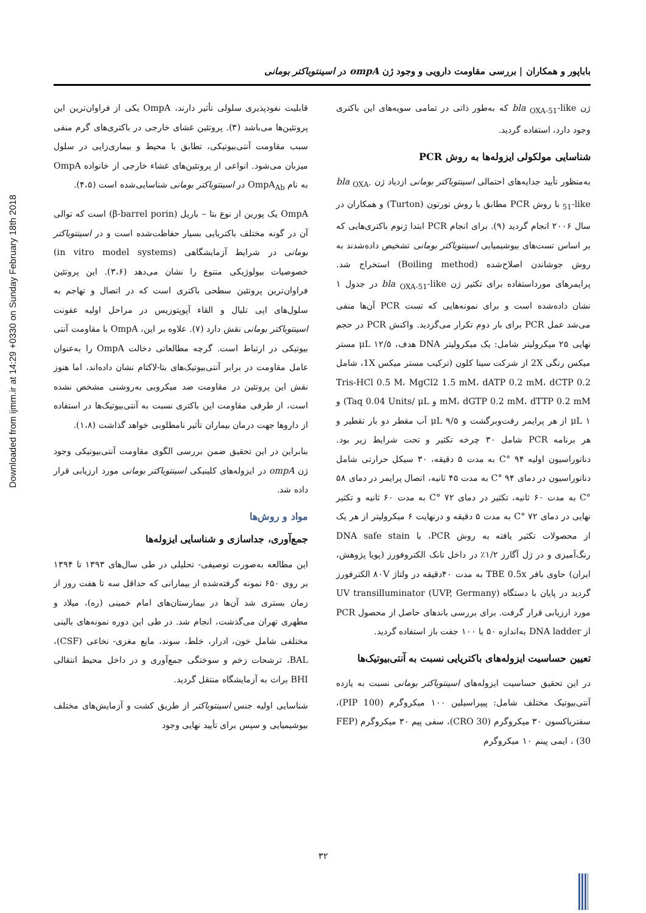Downloaded from ijmm.ir at 14:29 +0330 on Sunday February 18th 2018
باباپور و همکاران | بررسی مقاومت دارویی و وجود ژن ompA در اسینتوباکتر بومانی
قابلیت نفوذپذیری سلولی تأثیر دارند، OmpA یکی از فراوان‌ترین این پروتئین‌ها می‌باشد (۳). پروتئین غشای خارجی در باکتری‌های گرم منفی سبب مقاومت آنتی‌بیوتیکی، تطابق با محیط و بیماری‌زایی در سلول میزبان می‌شود. انواعی از پروتئین‌های غشاء خارجی از خانواده OmpA به نام OmpA<sub>Ab</sub> در اسینتوباکتر بومانی شناسایی‌شده است (۴،۵).
OmpA یک پورین از نوع بتا – باریل (β-barrel porin) است که توالی آن در گونه مختلف باکتریایی بسیار حفاظت‌شده است و در اسینتوباکتر بومانی در شرایط آزمایشگاهی (in vitro model systems) خصوصیات بیولوژیکی متنوع را نشان می‌دهد (۳،۶). این پروتئین فراوان‌ترین پروتئین سطحی باکتری است که در اتصال و تهاجم به سلول‌های اپی تلیال و القاء آپوپتوزیس در مراحل اولیه عفونت اسینتوباکتر بومانی نقش دارد (۷). علاوه بر این، OmpA با مقاومت آنتی بیوتیکی در ارتباط است. گرچه مطالعاتی دخالت OmpA را به‌عنوان عامل مقاومت در برابر آنتی‌بیوتیک‌های بتا-لاکتام نشان داده‌اند، اما هنوز نقش این پروتئین در مقاومت ضد میکروبی به‌روشنی مشخص نشده است، از طرفی مقاومت این باکتری نسبت به آنتی‌بیوتیک‌ها در استفاده از داروها جهت درمان بیماران تأثیر نامطلوبی خواهد گذاشت (۱،۸).
بنابراین در این تحقیق ضمن بررسی الگوی مقاومت آنتی‌بیوتیکی وجود ژن ompA در ایزوله‌های کلینیکی اسینتوباکتر بومانی مورد ارزیابی قرار داده شد.
مواد و روش‌ها
جمع‌آوری، جداسازی و شناسایی ایزوله‌ها
این مطالعه به‌صورت توصیفی- تحلیلی در طی سال‌های ۱۳۹۳ تا ۱۳۹۴ بر روی ۶۵۰ نمونه گرفته‌شده از بیمارانی که حداقل سه تا هفت روز از زمان بستری شد آن‌ها در بیمارستان‌های امام خمینی (ره)، میلاد و مطهری تهران می‌گذشت، انجام شد. در طی این دوره نمونه‌های بالینی مختلفی شامل خون، ادرار، خلط، سوند، مایع مغزی- نخاعی (CSF)، BAL، ترشحات زخم و سوختگی جمع‌آوری و در داخل محیط انتقالی BHI براث به آزمایشگاه منتقل گردید.
شناسایی اولیه جنس اسینتوباکتر از طریق کشت و آزمایش‌های مختلف بیوشیمیایی و سپس برای تأیید نهایی وجود
ژن bla <sub>OXA-51</sub>-like که به‌طور ذاتی در تمامی سویه‌های این باکتری وجود دارد، استفاده گردید.
شناسایی مولکولی ایزوله‌ها به روش PCR
به‌منظور تأیید جدایه‌های احتمالی اسینتوباکتر بومانی ازدیاد ژن bla <sub>OXA-51</sub>-like با روش PCR مطابق با روش تورتون (Turton) و همکاران در سال ۲۰۰۶ انجام گردید (۹). برای انجام PCR ابتدا ژنوم باکتری‌هایی که بر اساس تست‌های بیوشیمیایی اسینتوباکتر بومانی تشخیص داده‌شدند به روش جوشاندن اصلاح‌شده (Boiling method) استخراج شد. پرایمرهای مورداستفاده برای تکثیر ژن bla <sub>OXA-51</sub>-like در جدول ۱ نشان داده‌شده است و برای نمونه‌هایی که تست PCR آن‌ها منفی می‌شد عمل PCR برای بار دوم تکرار می‌گردید. واکنش PCR در حجم نهایی ۲۵ میکرولیتر شامل: یک میکرولیتر DNA هدف، ۱۲/۵ μL مستر میکس رنگی 2X از شرکت سینا کلون (ترکیب مستر میکس 1X، شامل Tris-HCl 0.5 M، MgCl2 1.5 mM، dATP 0.2 mM، dCTP 0.2 mM، dGTP 0.2 mM، dTTP 0.2 mM و Taq 0.04 Units/ μL) و ۱ μL از هر پرایمر رفت‌وبرگشت و ۹/۵ μL آب مقطر دو بار تقطیر و هر برنامه PCR شامل ۳۰ چرخه تکثیر و تحت شرایط زیر بود. دناتوراسیون اولیه ۹۴ °C به مدت ۵ دقیقه، ۳۰ سیکل حرارتی شامل دناتوراسیون در دمای ۹۴ °C به مدت ۴۵ ثانیه، اتصال پرایمر در دمای ۵۸ °C به مدت ۶۰ ثانیه، تکثیر در دمای ۷۲ °C به مدت ۶۰ ثانیه و تکثیر نهایی در دمای ۷۲ °C به مدت ۵ دقیقه و درنهایت ۶ میکرولیتر از هر یک از محصولات تکثیر یافته به روش PCR، با DNA safe stain رنگ‌آمیزی و در ژل آگارز ۱/۲٪ در داخل تانک الکتروفورز (پویا پژوهش، ایران) حاوی بافر TBE 0.5x به مدت ۴۰دقیقه در ولتاژ ۸۰V الکترفورز گردید در پایان با دستگاه UV transilluminator (UVP, Germany) مورد ارزیابی قرار گرفت. برای بررسی باندهای حاصل از محصول PCR از DNA ladder به‌اندازه ۵۰ یا ۱۰۰ جفت باز استفاده گردید.
تعیین حساسیت ایزوله‌های باکتریایی نسبت به آنتی‌بیوتیک‌ها
در این تحقیق حساسیت ایزوله‌های اسینتوباکتر بومانی نسبت به یازده آنتی‌بیوتیک مختلف شامل: پیپراسیلین ۱۰۰ میکروگرم (PIP 100)، سفتریاکسون ۳۰ میکروگرم (CRO 30)، سفی پیم ۳۰ میکروگرم (FEP 30) ، ایمی پینم ۱۰ میکروگرم
۳۲